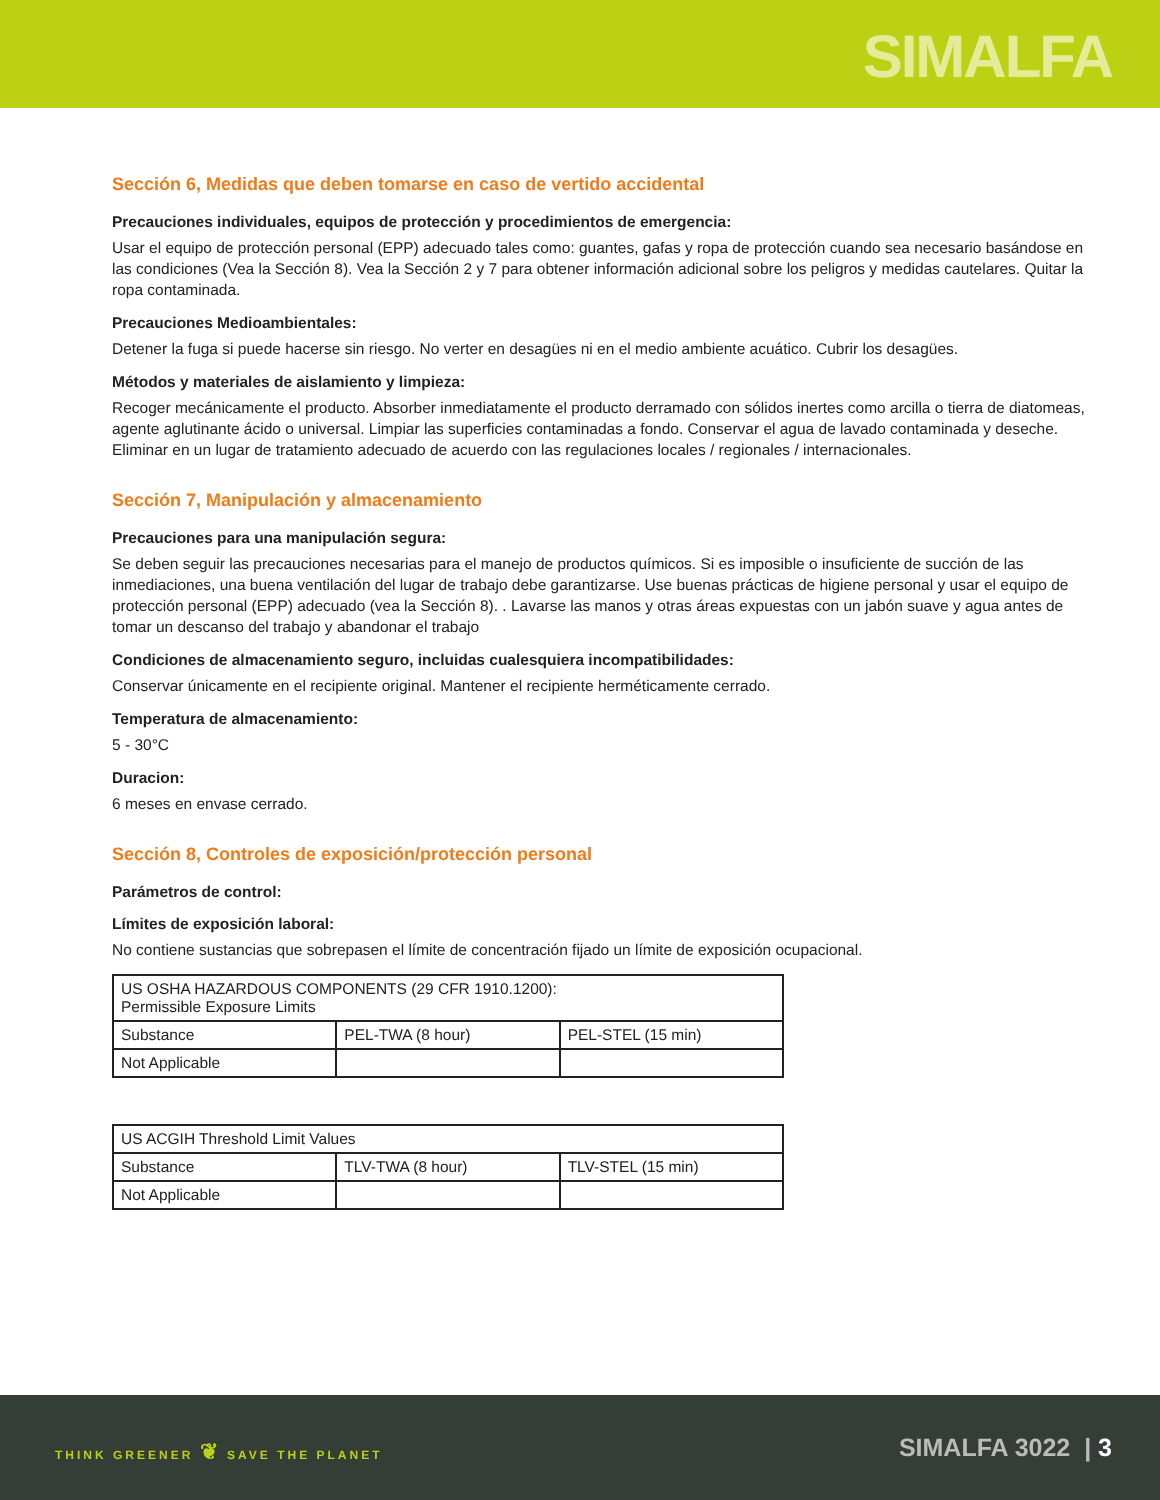SIMALFA
Sección 6, Medidas que deben tomarse en caso de vertido accidental
Precauciones individuales, equipos de protección y procedimientos de emergencia:
Usar el equipo de protección personal (EPP) adecuado tales como: guantes, gafas y ropa de protección cuando sea necesario basándose en las condiciones (Vea la Sección 8). Vea la Sección 2 y 7 para obtener información adicional sobre los peligros y medidas cautelares. Quitar la ropa contaminada.
Precauciones Medioambientales:
Detener la fuga si puede hacerse sin riesgo. No verter en desagües ni en el medio ambiente acuático. Cubrir los desagües.
Métodos y materiales de aislamiento y limpieza:
Recoger mecánicamente el producto. Absorber inmediatamente el producto derramado con sólidos inertes como arcilla o tierra de diatomeas, agente aglutinante ácido o universal. Limpiar las superficies contaminadas a fondo. Conservar el agua de lavado contaminada y deseche. Eliminar en un lugar de tratamiento adecuado de acuerdo con las regulaciones locales / regionales / internacionales.
Sección 7, Manipulación y almacenamiento
Precauciones para una manipulación segura:
Se deben seguir las precauciones necesarias para el manejo de productos químicos. Si es imposible o insuficiente de succión de las inmediaciones, una buena ventilación del lugar de trabajo debe garantizarse. Use buenas prácticas de higiene personal y usar el equipo de protección personal (EPP) adecuado (vea la Sección 8). . Lavarse las manos y otras áreas expuestas con un jabón suave y agua antes de tomar un descanso del trabajo y abandonar el trabajo
Condiciones de almacenamiento seguro, incluidas cualesquiera incompatibilidades:
Conservar únicamente en el recipiente original. Mantener el recipiente herméticamente cerrado.
Temperatura de almacenamiento:
5 - 30°C
Duracion:
6 meses en envase cerrado.
Sección 8, Controles de exposición/protección personal
Parámetros de control:
Límites de exposición laboral:
No contiene sustancias que sobrepasen el límite de concentración fijado un límite de exposición ocupacional.
| US OSHA HAZARDOUS COMPONENTS (29 CFR 1910.1200): Permissible Exposure Limits | | |
| --- | --- | --- |
| Substance | PEL-TWA (8 hour) | PEL-STEL (15 min) |
| Not Applicable | | |
| US ACGIH Threshold Limit Values | | |
| --- | --- | --- |
| Substance | TLV-TWA (8 hour) | TLV-STEL (15 min) |
| Not Applicable | | |
THINK GREENER ❦ SAVE THE PLANET
SIMALFA 3022 | 3